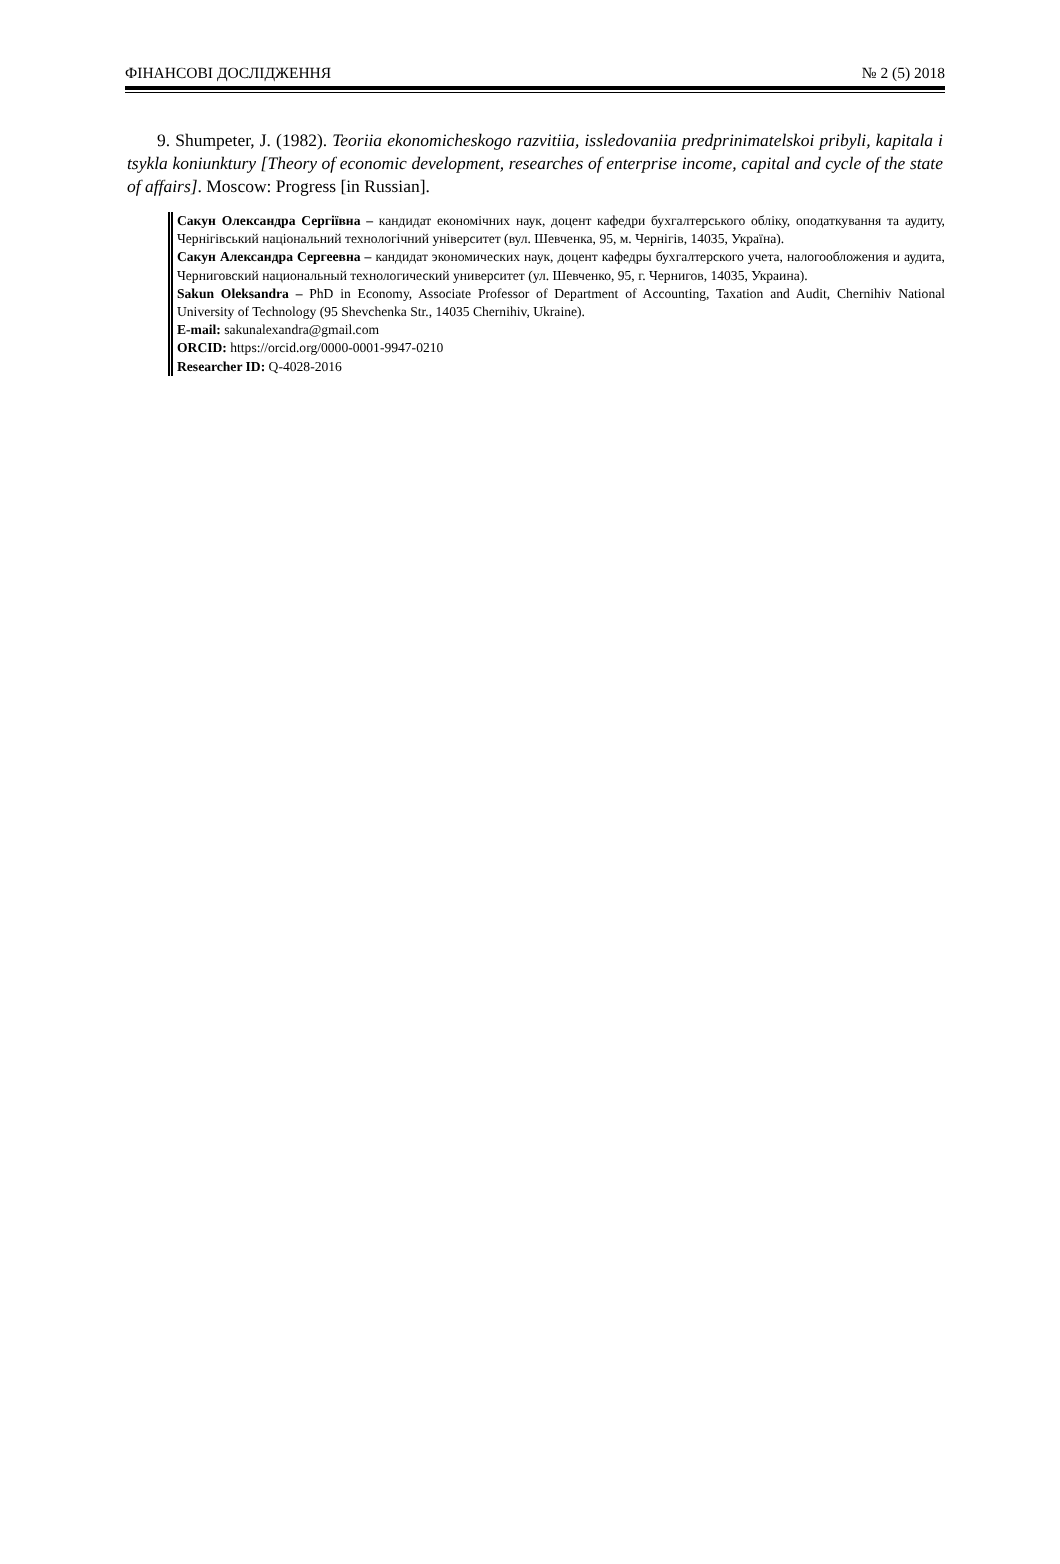ФІНАНСОВІ ДОСЛІДЖЕННЯ № 2 (5) 2018
9. Shumpeter, J. (1982). Teoriia ekonomicheskogo razvitiia, issledovaniia predprinimatelskoi pribyli, kapitala i tsykla koniunktury [Theory of economic development, researches of enterprise income, capital and cycle of the state of affairs]. Moscow: Progress [in Russian].
Сакун Олександра Сергіївна – кандидат економічних наук, доцент кафедри бухгалтерського обліку, оподаткування та аудиту, Чернігівський національний технологічний університет (вул. Шевченка, 95, м. Чернігів, 14035, Україна).
Сакун Александра Сергеевна – кандидат экономических наук, доцент кафедры бухгалтерского учета, налогообложения и аудита, Черниговский национальный технологический университет (ул. Шевченко, 95, г. Чернигов, 14035, Украина).
Sakun Oleksandra – PhD in Economy, Associate Professor of Department of Accounting, Taxation and Audit, Chernihiv National University of Technology (95 Shevchenka Str., 14035 Chernihiv, Ukraine).
E-mail: sakunalexandra@gmail.com
ORCID: https://orcid.org/0000-0001-9947-0210
Researcher ID: Q-4028-2016